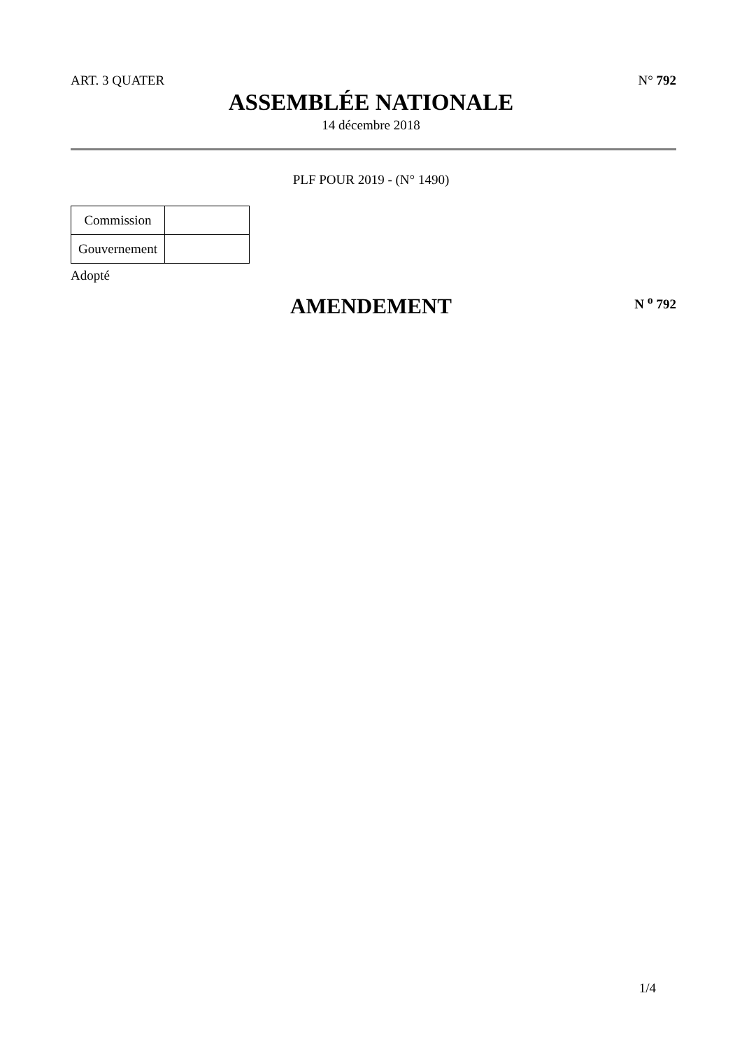ART. 3 QUATER N° 792
ASSEMBLÉE NATIONALE
14 décembre 2018
PLF POUR 2019 - (N° 1490)
| Commission | |
| Gouvernement | |
Adopté
AMENDEMENT N <sup>o</sup> 792
1/4